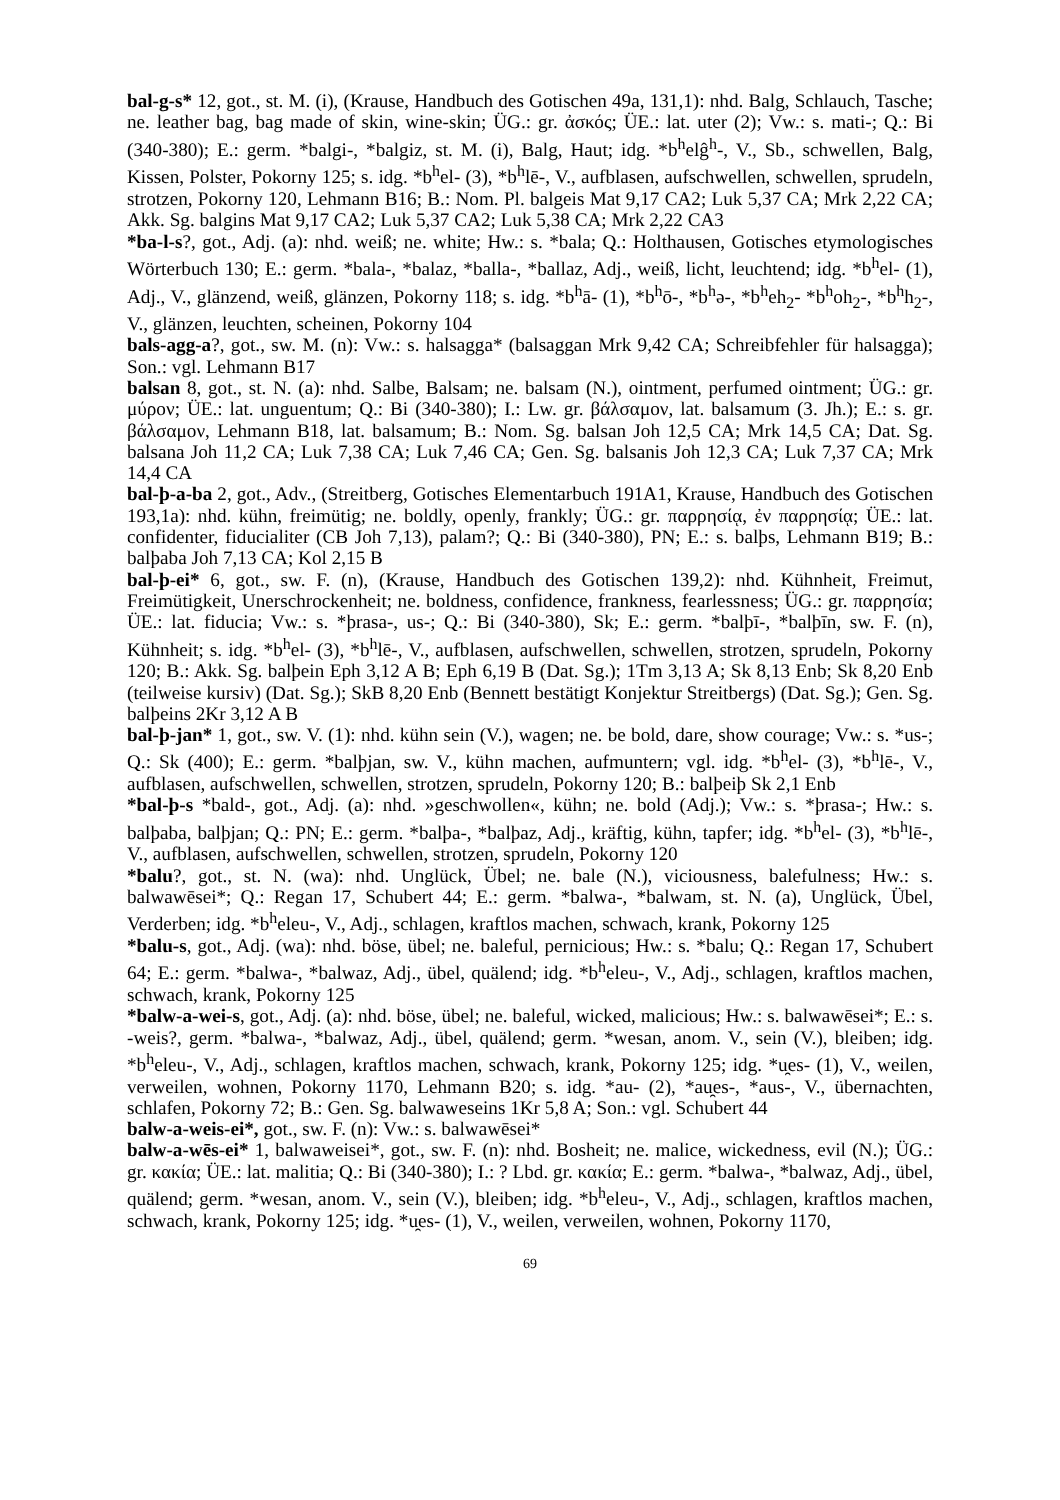bal-g-s* 12, got., st. M. (i), (Krause, Handbuch des Gotischen 49a, 131,1): nhd. Balg, Schlauch, Tasche; ne. leather bag, bag made of skin, wine-skin; ÜG.: gr. ἀσκός; ÜE.: lat. uter (2); Vw.: s. mati-; Q.: Bi (340-380); E.: germ. *balgi-, *balgiz, st. M. (i), Balg, Haut; idg. *b<sup>h</sup>elĝ<sup>h</sup>-, V., Sb., schwellen, Balg, Kissen, Polster, Pokorny 125; s. idg. *b<sup>h</sup>el- (3), *b<sup>h</sup>lē-, V., aufblasen, aufschwellen, schwellen, sprudeln, strotzen, Pokorny 120, Lehmann B16; B.: Nom. Pl. balgeis Mat 9,17 CA2; Luk 5,37 CA; Mrk 2,22 CA; Akk. Sg. balgins Mat 9,17 CA2; Luk 5,37 CA2; Luk 5,38 CA; Mrk 2,22 CA3
*ba-l-s?, got., Adj. (a): nhd. weiß; ne. white; Hw.: s. *bala; Q.: Holthausen, Gotisches etymologisches Wörterbuch 130; E.: germ. *bala-, *balaz, *balla-, *ballaz, Adj., weiß, licht, leuchtend; idg. *b<sup>h</sup>el- (1), Adj., V., glänzend, weiß, glänzen, Pokorny 118; s. idg. *b<sup>h</sup>ā- (1), *b<sup>h</sup>ō-, *b<sup>h</sup>ə-, *b<sup>h</sup>eh<sub>2</sub>- *b<sup>h</sup>oh<sub>2</sub>-, *b<sup>h</sup>h<sub>2</sub>-, V., glänzen, leuchten, scheinen, Pokorny 104
bals-agg-a?, got., sw. M. (n): Vw.: s. halsagga* (balsaggan Mrk 9,42 CA; Schreibfehler für halsagga); Son.: vgl. Lehmann B17
balsan 8, got., st. N. (a): nhd. Salbe, Balsam; ne. balsam (N.), ointment, perfumed ointment; ÜG.: gr. μύρον; ÜE.: lat. unguentum; Q.: Bi (340-380); I.: Lw. gr. βάλσαμον, lat. balsamum (3. Jh.); E.: s. gr. βάλσαμον, Lehmann B18, lat. balsamum; B.: Nom. Sg. balsan Joh 12,5 CA; Mrk 14,5 CA; Dat. Sg. balsana Joh 11,2 CA; Luk 7,38 CA; Luk 7,46 CA; Gen. Sg. balsanis Joh 12,3 CA; Luk 7,37 CA; Mrk 14,4 CA
bal-þ-a-ba 2, got., Adv., (Streitberg, Gotisches Elementarbuch 191A1, Krause, Handbuch des Gotischen 193,1a): nhd. kühn, freimütig; ne. boldly, openly, frankly; ÜG.: gr. παρρησίᾳ, ἐν παρρησίᾳ; ÜE.: lat. confidenter, fiducialiter (CB Joh 7,13), palam?; Q.: Bi (340-380), PN; E.: s. balþs, Lehmann B19; B.: balþaba Joh 7,13 CA; Kol 2,15 B
bal-þ-ei* 6, got., sw. F. (n), (Krause, Handbuch des Gotischen 139,2): nhd. Kühnheit, Freimut, Freimütigkeit, Unerschrockenheit; ne. boldness, confidence, frankness, fearlessness; ÜG.: gr. παρρησία; ÜE.: lat. fiducia; Vw.: s. *þrasa-, us-; Q.: Bi (340-380), Sk; E.: germ. *balþī-, *balþīn, sw. F. (n), Kühnheit; s. idg. *b<sup>h</sup>el- (3), *b<sup>h</sup>lē-, V., aufblasen, aufschwellen, schwellen, strotzen, sprudeln, Pokorny 120; B.: Akk. Sg. balþein Eph 3,12 A B; Eph 6,19 B (Dat. Sg.); 1Tm 3,13 A; Sk 8,13 Enb; Sk 8,20 Enb (teilweise kursiv) (Dat. Sg.); SkB 8,20 Enb (Bennett bestätigt Konjektur Streitbergs) (Dat. Sg.); Gen. Sg. balþeins 2Kr 3,12 A B
bal-þ-jan* 1, got., sw. V. (1): nhd. kühn sein (V.), wagen; ne. be bold, dare, show courage; Vw.: s. *us-; Q.: Sk (400); E.: germ. *balþjan, sw. V., kühn machen, aufmuntern; vgl. idg. *b<sup>h</sup>el- (3), *b<sup>h</sup>lē-, V., aufblasen, aufschwellen, schwellen, strotzen, sprudeln, Pokorny 120; B.: balþeiþ Sk 2,1 Enb
*bal-þ-s *bald-, got., Adj. (a): nhd. »geschwollen«, kühn; ne. bold (Adj.); Vw.: s. *þrasa-; Hw.: s. balþaba, balþjan; Q.: PN; E.: germ. *balþa-, *balþaz, Adj., kräftig, kühn, tapfer; idg. *b<sup>h</sup>el- (3), *b<sup>h</sup>lē-, V., aufblasen, aufschwellen, schwellen, strotzen, sprudeln, Pokorny 120
*balu?, got., st. N. (wa): nhd. Unglück, Übel; ne. bale (N.), viciousness, balefulness; Hw.: s. balwawēsei*; Q.: Regan 17, Schubert 44; E.: germ. *balwa-, *balwam, st. N. (a), Unglück, Übel, Verderben; idg. *b<sup>h</sup>eleu-, V., Adj., schlagen, kraftlos machen, schwach, krank, Pokorny 125
*balu-s, got., Adj. (wa): nhd. böse, übel; ne. baleful, pernicious; Hw.: s. *balu; Q.: Regan 17, Schubert 64; E.: germ. *balwa-, *balwaz, Adj., übel, quälend; idg. *b<sup>h</sup>eleu-, V., Adj., schlagen, kraftlos machen, schwach, krank, Pokorny 125
*balw-a-wei-s, got., Adj. (a): nhd. böse, übel; ne. baleful, wicked, malicious; Hw.: s. balwawēsei*; E.: s. -weis?, germ. *balwa-, *balwaz, Adj., übel, quälend; germ. *wesan, anom. V., sein (V.), bleiben; idg. *b<sup>h</sup>eleu-, V., Adj., schlagen, kraftlos machen, schwach, krank, Pokorny 125; idg. *u̯es- (1), V., weilen, verweilen, wohnen, Pokorny 1170, Lehmann B20; s. idg. *au- (2), *au̯es-, *aus-, V., übernachten, schlafen, Pokorny 72; B.: Gen. Sg. balwaweseins 1Kr 5,8 A; Son.: vgl. Schubert 44
balw-a-weis-ei*, got., sw. F. (n): Vw.: s. balwawēsei*
balw-a-wēs-ei* 1, balwaweisei*, got., sw. F. (n): nhd. Bosheit; ne. malice, wickedness, evil (N.); ÜG.: gr. κακία; ÜE.: lat. malitia; Q.: Bi (340-380); I.: ? Lbd. gr. κακία; E.: germ. *balwa-, *balwaz, Adj., übel, quälend; germ. *wesan, anom. V., sein (V.), bleiben; idg. *b<sup>h</sup>eleu-, V., Adj., schlagen, kraftlos machen, schwach, krank, Pokorny 125; idg. *u̯es- (1), V., weilen, verweilen, wohnen, Pokorny 1170,
69